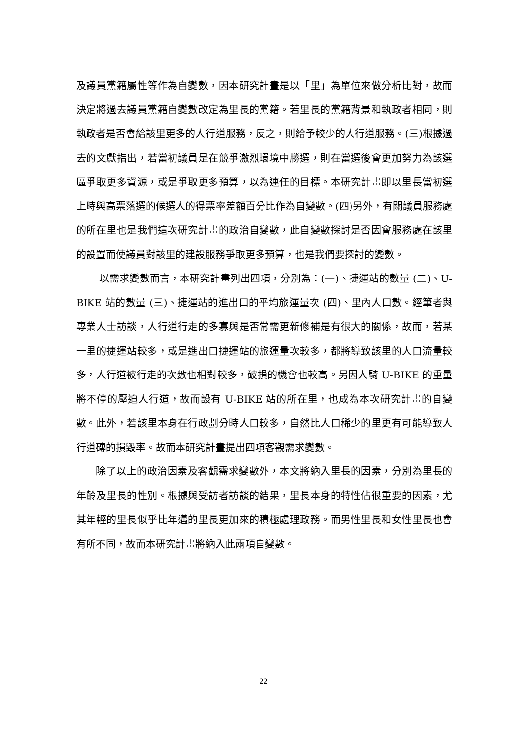及議員黨籍屬性等作為自變數，因本研究計畫是以「里」為單位來做分析比對，故而決定將過去議員黨籍自變數改定為里長的黨籍。若里長的黨籍背景和執政者相同，則執政者是否會給該里更多的人行道服務，反之，則給予較少的人行道服務。(三)根據過去的文獻指出，若當初議員是在競爭激烈環境中勝選，則在當選後會更加努力為該選區爭取更多資源，或是爭取更多預算，以為連任的目標。本研究計畫即以里長當初選上時與高票落選的候選人的得票率差額百分比作為自變數。(四)另外，有關議員服務處的所在里也是我們這次研究計畫的政治自變數，此自變數探討是否因會服務處在該里的設置而使議員對該里的建設服務爭取更多預算，也是我們要探討的變數。
以需求變數而言，本研究計畫列出四項，分別為：(一)、捷運站的數量 (二)、U-BIKE 站的數量 (三)、捷運站的進出口的平均旅運量次 (四)、里內人口數。經筆者與專業人士訪談，人行道行走的多寡與是否常需更新修補是有很大的關係，故而，若某一里的捷運站較多，或是進出口捷運站的旅運量次較多，都將導致該里的人口流量較多，人行道被行走的次數也相對較多，破損的機會也較高。另因人騎 U-BIKE 的重量將不停的壓迫人行道，故而設有 U-BIKE 站的所在里，也成為本次研究計畫的自變數。此外，若該里本身在行政劃分時人口較多，自然比人口稀少的里更有可能導致人行道磚的損毀率。故而本研究計畫提出四項客觀需求變數。
除了以上的政治因素及客觀需求變數外，本文將納入里長的因素，分別為里長的年齡及里長的性別。根據與受訪者訪談的結果，里長本身的特性佔很重要的因素，尤其年輕的里長似乎比年邁的里長更加來的積極處理政務。而男性里長和女性里長也會有所不同，故而本研究計畫將納入此兩項自變數。
22